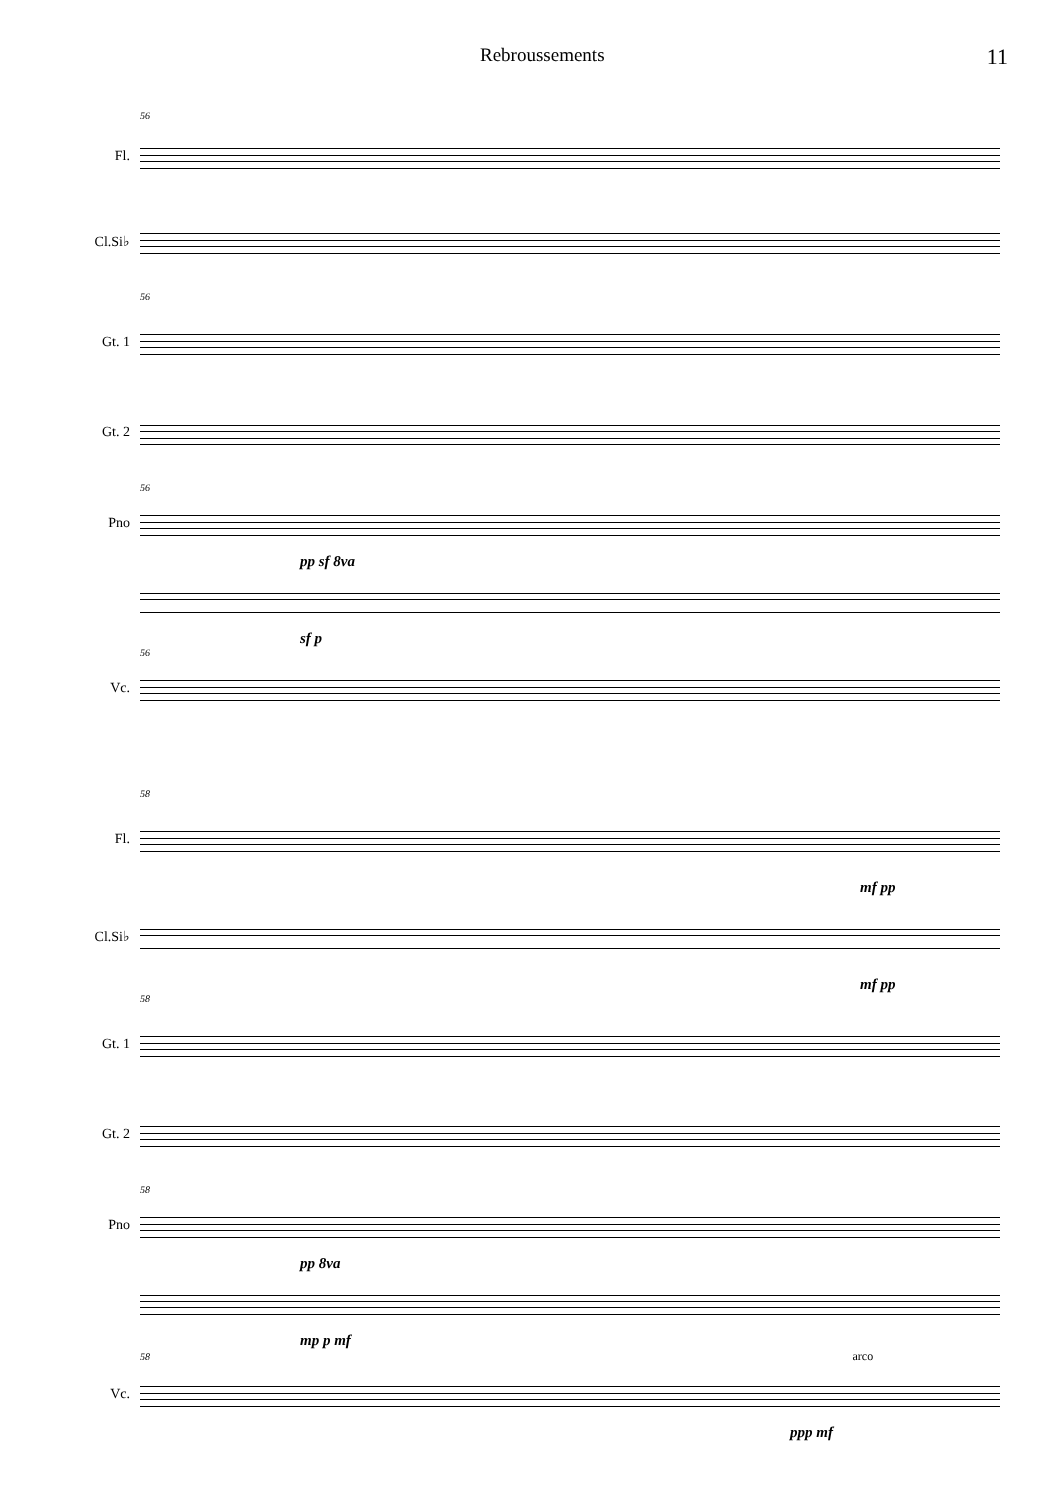Rebroussements 11
56
Fl.
Cl.Si♭
56
Gt. 1
Gt. 2
56
Pno
pp sf 8va
sf p
56
Vc.
58
Fl.
mf pp
Cl.Si♭
mf pp
58
Gt. 1
Gt. 2
58
Pno
pp 8va
mp p mf
58 arco
Vc.
ppp mf